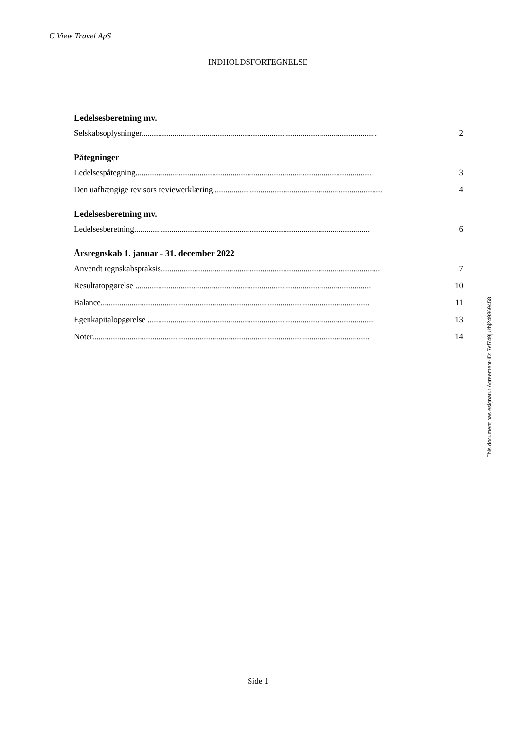C View Travel ApS
INDHOLDSFORTEGNELSE
Ledelsesberetning mv.
Selskabsoplysninger.................................................................................................................. 2
Påtegninger
Ledelsespåtegning.................................................................................................................. 3
Den uafhængige revisors reviewerklæring.................................................................................. 4
Ledelsesberetning mv.
Ledelsesberetning.................................................................................................................. 6
Årsregnskab 1. januar - 31. december 2022
Anvendt regnskabspraksis.......................................................................................................... 7
Resultatopgørelse .................................................................................................................. 10
Balance.................................................................................................................................. 11
Egenkapitalopgørelse .............................................................................................................. 13
Noter...................................................................................................................................... 14
This document has esignatur Agreement-ID: 7ef749jukhj249869458
Side 1